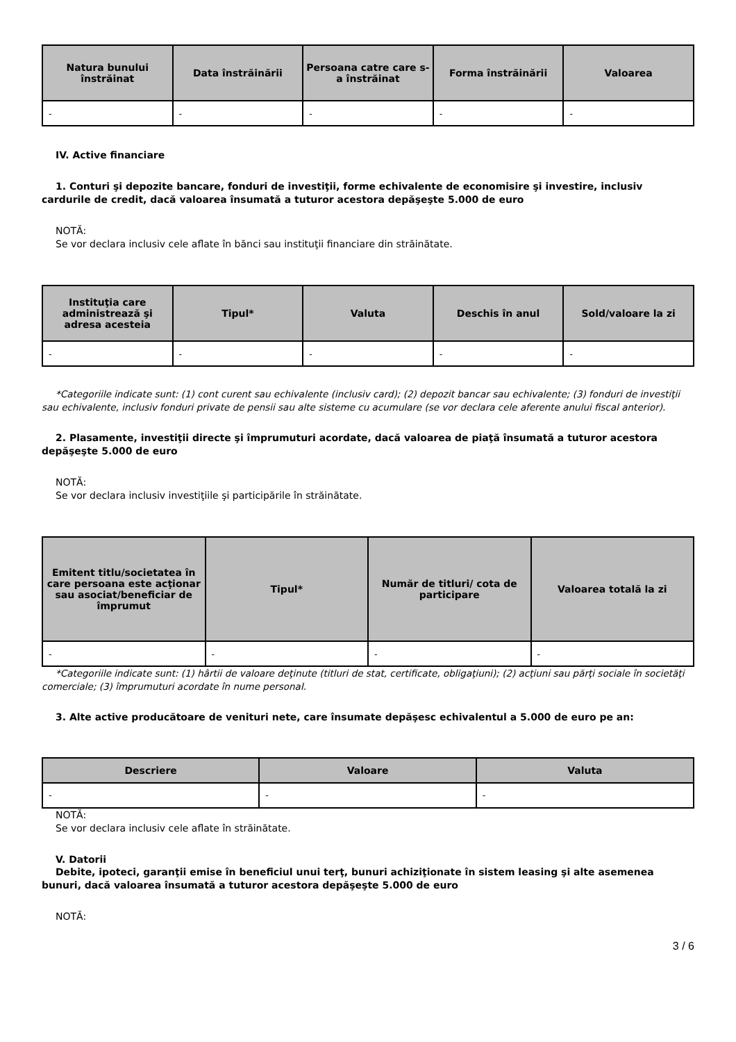| Natura bunului înstrăinat | Data înstrăinării | Persoana catre care s-a înstrăinat | Forma înstrăinării | Valoarea |
| --- | --- | --- | --- | --- |
| - | - | - | - | - |
IV. Active financiare
1. Conturi şi depozite bancare, fonduri de investiţii, forme echivalente de economisire şi investire, inclusiv cardurile de credit, dacă valoarea însumată a tuturor acestora depăşeşte 5.000 de euro
NOTĂ:
Se vor declara inclusiv cele aflate în bănci sau instituţii financiare din străinătate.
| Instituţia care administrează şi adresa acesteia | Tipul* | Valuta | Deschis în anul | Sold/valoare la zi |
| --- | --- | --- | --- | --- |
| - | - | - | - | - |
*Categoriile indicate sunt: (1) cont curent sau echivalente (inclusiv card); (2) depozit bancar sau echivalente; (3) fonduri de investiţii sau echivalente, inclusiv fonduri private de pensii sau alte sisteme cu acumulare (se vor declara cele aferente anului fiscal anterior).
2. Plasamente, investiţii directe şi împrumuturi acordate, dacă valoarea de piaţă însumată a tuturor acestora depăşeşte 5.000 de euro
NOTĂ:
Se vor declara inclusiv investiţiile şi participările în străinătate.
| Emitent titlu/societatea în care persoana este acţionar sau asociat/beneficiar de împrumut | Tipul* | Număr de titluri/ cota de participare | Valoarea totală la zi |
| --- | --- | --- | --- |
| - | - | - | - |
*Categoriile indicate sunt: (1) hârtii de valoare deţinute (titluri de stat, certificate, obligaţiuni); (2) acţiuni sau părţi sociale în societăţi comerciale; (3) împrumuturi acordate în nume personal.
3. Alte active producătoare de venituri nete, care însumate depăşesc echivalentul a 5.000 de euro pe an:
| Descriere | Valoare | Valuta |
| --- | --- | --- |
| - | - | - |
NOTĂ:
Se vor declara inclusiv cele aflate în străinătate.
V. Datorii
Debite, ipoteci, garanţii emise în beneficiul unui terţ, bunuri achiziţionate în sistem leasing şi alte asemenea bunuri, dacă valoarea însumată a tuturor acestora depăşeşte 5.000 de euro
NOTĂ:
3 / 6